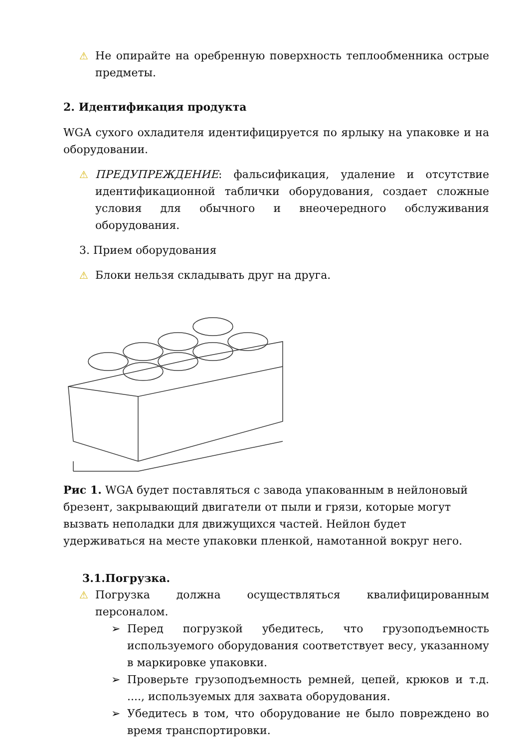⚠ Не опирайте на оребренную поверхность теплообменника острые предметы.
2. Идентификация продукта
WGA сухого охладителя идентифицируется по ярлыку на упаковке и на оборудовании.
⚠ ПРЕДУПРЕЖДЕНИЕ: фальсификация, удаление и отсутствие идентификационной таблички оборудования, создает сложные условия для обычного и внеочередного обслуживания оборудования.
3. Прием оборудования
⚠ Блоки нельзя складывать друг на друга.
Рис 1. WGA будет поставляться с завода упакованным в нейлоновый брезент, закрывающий двигатели от пыли и грязи, которые могут вызвать неполадки для движущихся частей. Нейлон будет удерживаться на месте упаковки пленкой, намотанной вокруг него.
3.1.Погрузка.
⚠ Погрузка должна осуществляться квалифицированным персоналом.
➢ Перед погрузкой убедитесь, что грузоподъемность используемого оборудования соответствует весу, указанному в маркировке упаковки.
➢ Проверьте грузоподъемность ремней, цепей, крюков и т.д. ...., используемых для захвата оборудования.
➢ Убедитесь в том, что оборудование не было повреждено во время транспортировки.